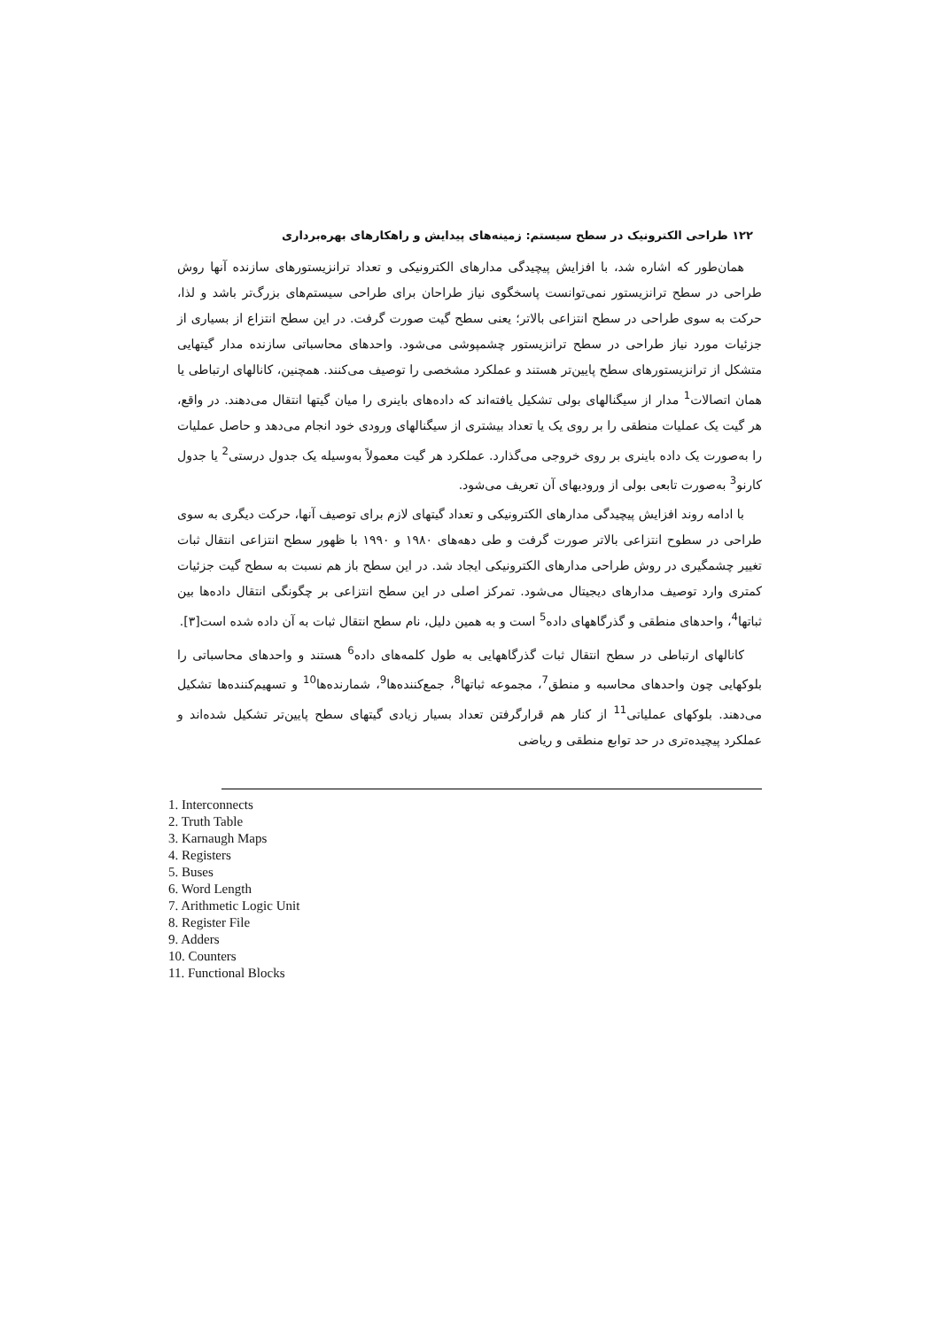۱۲۲ طراحی الکترونیک در سطح سیستم: زمینه‌های پیدایش و راهکارهای بهره‌برداری
همان‌طور که اشاره شد، با افزایش پیچیدگی مدارهای الکترونیکی و تعداد ترانزیستورهای سازنده آنها روش طراحی در سطح ترانزیستور نمی‌توانست پاسخگوی نیاز طراحان برای طراحی سیستم‌های بزرگ‌تر باشد و لذا، حرکت به سوی طراحی در سطح انتزاعی بالاتر؛ یعنی سطح گیت صورت گرفت. در این سطح انتزاع از بسیاری از جزئیات مورد نیاز طراحی در سطح ترانزیستور چشمپوشی می‌شود. واحدهای محاسباتی سازنده مدار گیتهایی متشکل از ترانزیستورهای سطح پایین‌تر هستند و عملکرد مشخصی را توصیف می‌کنند. همچنین، کانالهای ارتباطی یا همان اتصالات<sup>1</sup> مدار از سیگنالهای بولی تشکیل یافته‌اند که داده‌های باینری را میان گیتها انتقال می‌دهند. در واقع، هر گیت یک عملیات منطقی را بر روی یک یا تعداد بیشتری از سیگنالهای ورودی خود انجام می‌دهد و حاصل عملیات را به‌صورت یک داده باینری بر روی خروجی می‌گذارد. عملکرد هر گیت معمولاً به‌وسیله یک جدول درستی<sup>2</sup> یا جدول کارنو<sup>3</sup> به‌صورت تابعی بولی از ورودیهای آن تعریف می‌شود.
با ادامه روند افزایش پیچیدگی مدارهای الکترونیکی و تعداد گیتهای لازم برای توصیف آنها، حرکت دیگری به سوی طراحی در سطوح انتزاعی بالاتر صورت گرفت و طی دهه‌های ۱۹۸۰ و ۱۹۹۰ با ظهور سطح انتزاعی انتقال ثبات تغییر چشمگیری در روش طراحی مدارهای الکترونیکی ایجاد شد. در این سطح باز هم نسبت به سطح گیت جزئیات کمتری وارد توصیف مدارهای دیجیتال می‌شود. تمرکز اصلی در این سطح انتزاعی بر چگونگی انتقال داده‌ها بین ثباتها<sup>4</sup>، واحدهای منطقی و گذرگاههای داده<sup>5</sup> است و به همین دلیل، نام سطح انتقال ثبات به آن داده شده است[۳].
کانالهای ارتباطی در سطح انتقال ثبات گذرگاههایی به طول کلمه‌های داده<sup>6</sup> هستند و واحدهای محاسباتی را بلوکهایی چون واحدهای محاسبه و منطق<sup>7</sup>، مجموعه ثباتها<sup>8</sup>، جمع‌کننده‌ها<sup>9</sup>، شمارنده‌ها<sup>10</sup> و تسهیم‌کننده‌ها تشکیل می‌دهند. بلوکهای عملیاتی<sup>11</sup> از کنار هم قرارگرفتن تعداد بسیار زیادی گیتهای سطح پایین‌تر تشکیل شده‌اند و عملکرد پیچیده‌تری در حد توابع منطقی و ریاضی
1. Interconnects
2. Truth Table
3. Karnaugh Maps
4. Registers
5. Buses
6. Word Length
7. Arithmetic Logic Unit
8. Register File
9. Adders
10. Counters
11. Functional Blocks